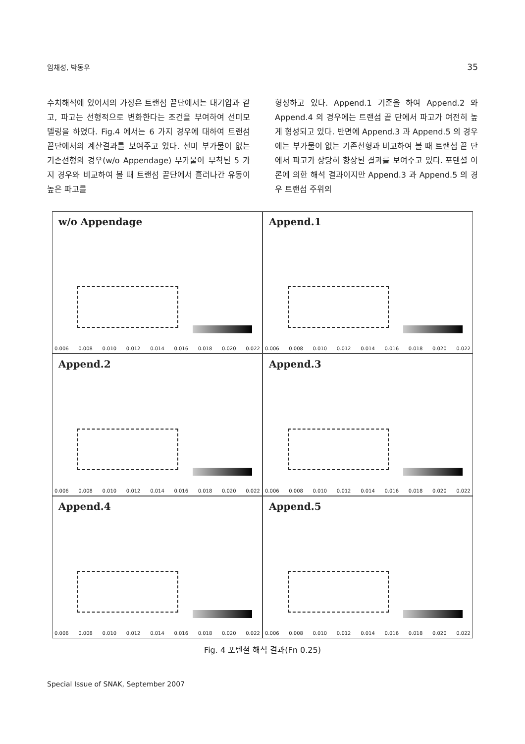임채성, 박동우 35
수치해석에 있어서의 가정은 트랜섬 끝단에서는 대기압과 같고, 파고는 선형적으로 변화한다는 조건을 부여하여 선미모델링을 하였다. Fig.4 에서는 6 가지 경우에 대하여 트랜섬 끝단에서의 계산결과를 보여주고 있다. 선미 부가물이 없는 기존선형의 경우(w/o Appendage) 부가물이 부착된 5 가지 경우와 비교하여 볼 때 트랜섬 끝단에서 흘러나간 유동이 높은 파고를
형성하고 있다. Append.1 기준을 하여 Append.2 와 Append.4 의 경우에는 트랜섬 끝 단에서 파고가 여전히 높게 형성되고 있다. 반면에 Append.3 과 Append.5 의 경우에는 부가물이 없는 기존선형과 비교하여 볼 때 트랜섬 끝 단에서 파고가 상당히 향상된 결과를 보여주고 있다. 포텐셜 이론에 의한 해석 결과이지만 Append.3 과 Append.5 의 경우 트랜섬 주위의
w/o Appendage
0.006 0.008 0.010 0.012 0.014 0.016 0.018 0.020 0.022
Append.1
0.006 0.008 0.010 0.012 0.014 0.016 0.018 0.020 0.022
Append.2
0.006 0.008 0.010 0.012 0.014 0.016 0.018 0.020 0.022
Append.3
0.006 0.008 0.010 0.012 0.014 0.016 0.018 0.020 0.022
Append.4
0.006 0.008 0.010 0.012 0.014 0.016 0.018 0.020 0.022
Append.5
0.006 0.008 0.010 0.012 0.014 0.016 0.018 0.020 0.022
Fig. 4 포텐셜 해석 결과(Fn 0.25)
Special Issue of SNAK, September 2007